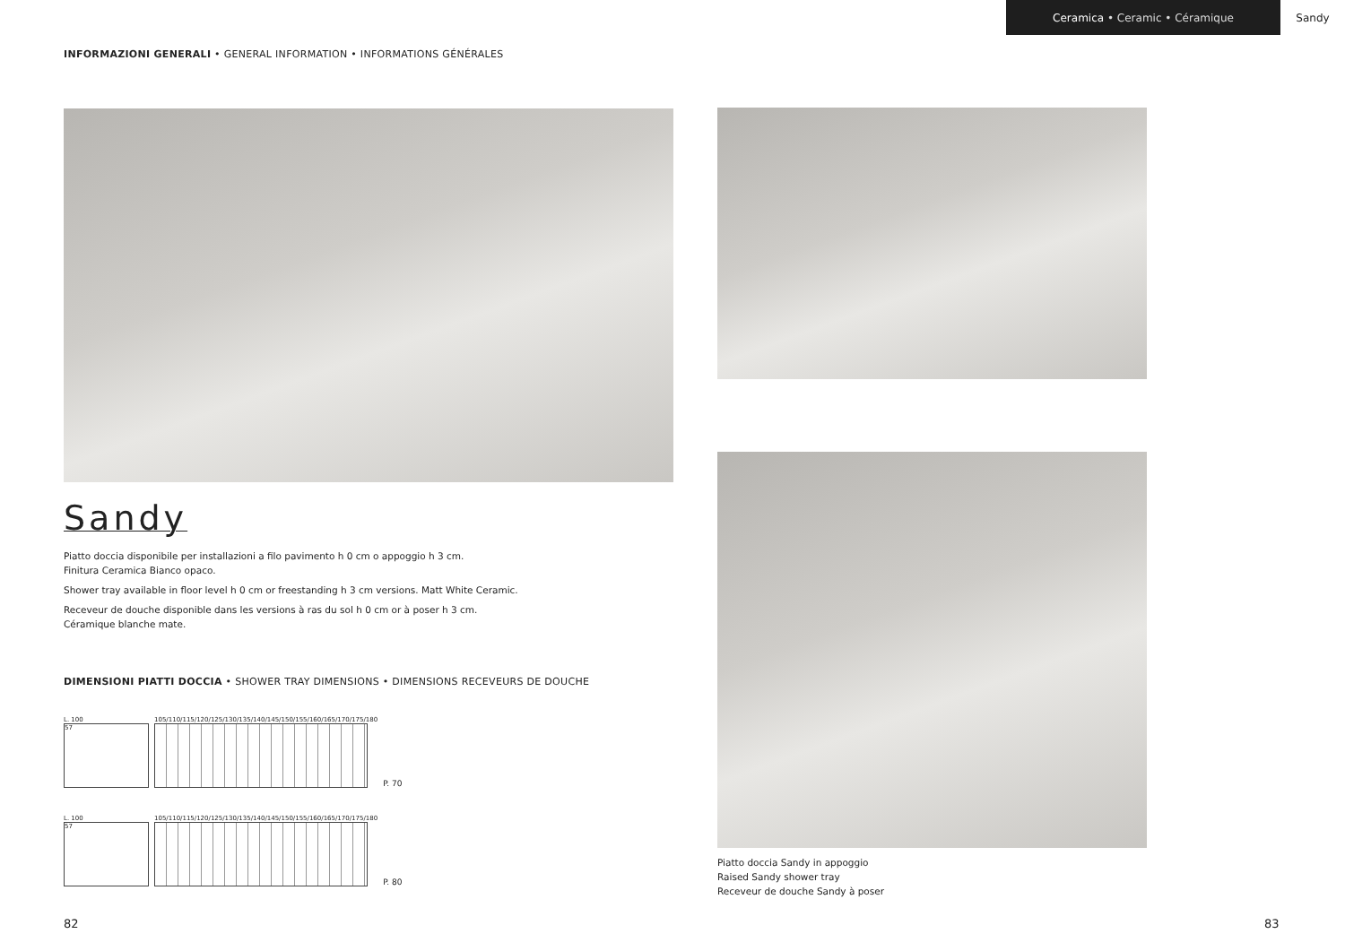Ceramica • Ceramic • Céramique Sandy
INFORMAZIONI GENERALI • GENERAL INFORMATION • INFORMATIONS GÉNÉRALES
Sandy
Piatto doccia disponibile per installazioni a filo pavimento h 0 cm o appoggio h 3 cm.
Finitura Ceramica Bianco opaco.
Shower tray available in floor level h 0 cm or freestanding h 3 cm versions. Matt White Ceramic.
Receveur de douche disponible dans les versions à ras du sol h 0 cm or à poser h 3 cm.
Céramique blanche mate.
DIMENSIONI PIATTI DOCCIA • SHOWER TRAY DIMENSIONS • DIMENSIONS RECEVEURS DE DOUCHE
L. 100
57
105/110/115/120/125/130/135/140/145/150/155/160/165/170/175/180
P. 70
L. 100
57
105/110/115/120/125/130/135/140/145/150/155/160/165/170/175/180
P. 80
Piatto doccia Sandy in appoggio
Raised Sandy shower tray
Receveur de douche Sandy à poser
82 83